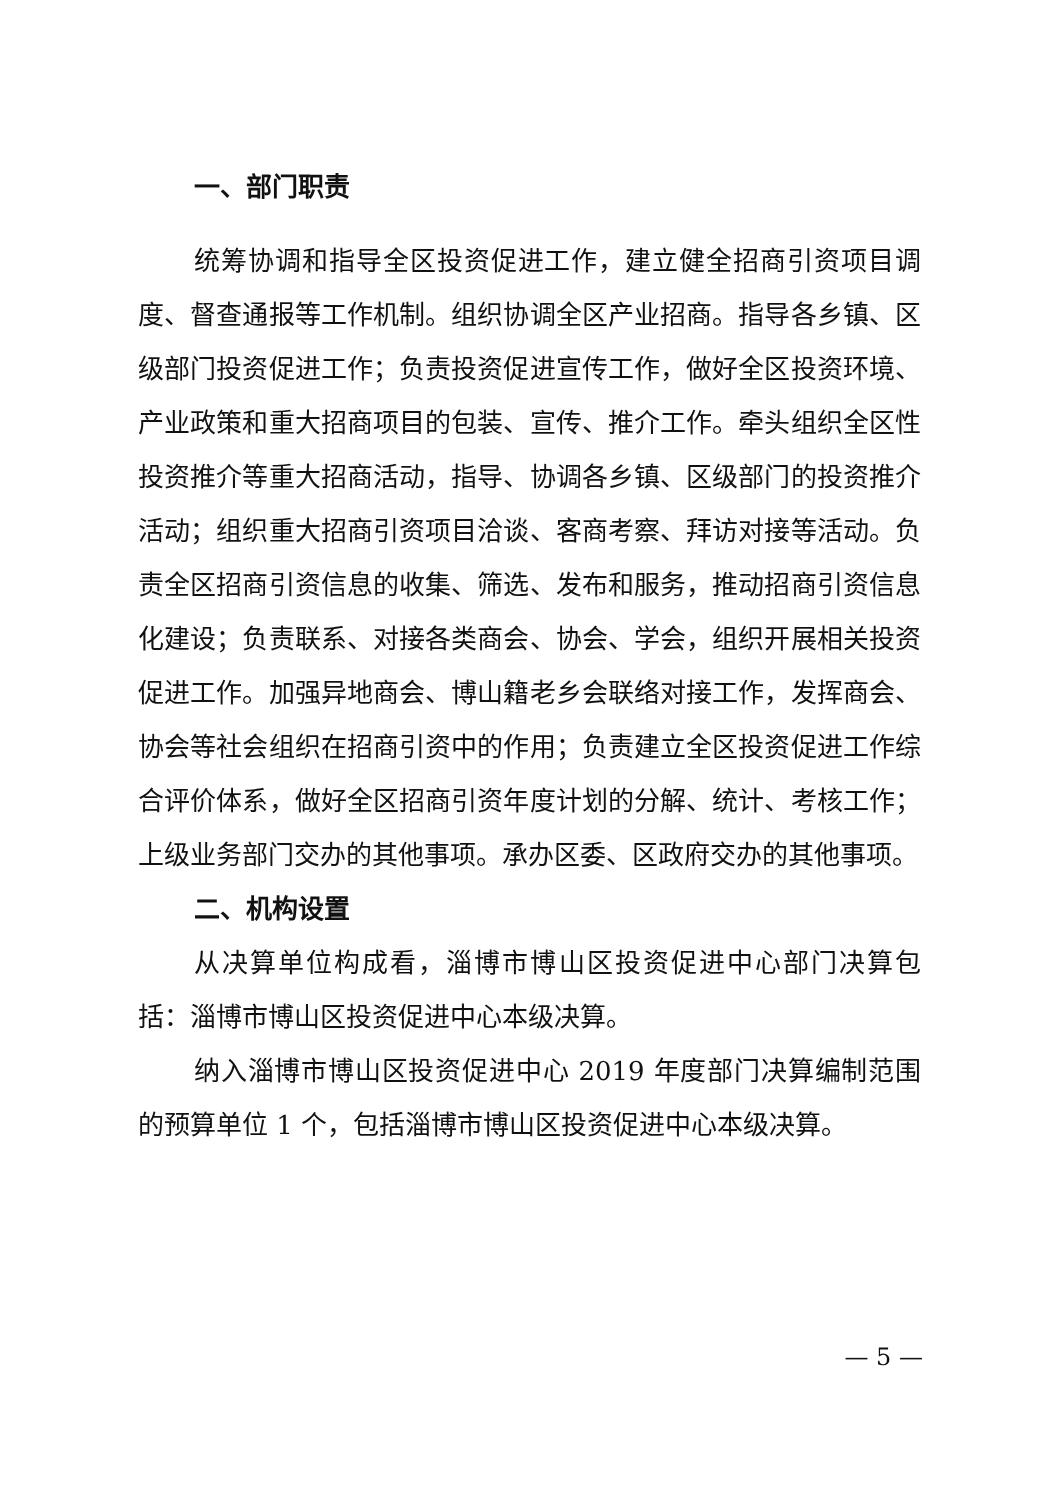一、部门职责
统筹协调和指导全区投资促进工作，建立健全招商引资项目调度、督查通报等工作机制。组织协调全区产业招商。指导各乡镇、区级部门投资促进工作；负责投资促进宣传工作，做好全区投资环境、产业政策和重大招商项目的包装、宣传、推介工作。牵头组织全区性投资推介等重大招商活动，指导、协调各乡镇、区级部门的投资推介活动；组织重大招商引资项目洽谈、客商考察、拜访对接等活动。负责全区招商引资信息的收集、筛选、发布和服务，推动招商引资信息化建设；负责联系、对接各类商会、协会、学会，组织开展相关投资促进工作。加强异地商会、博山籍老乡会联络对接工作，发挥商会、协会等社会组织在招商引资中的作用；负责建立全区投资促进工作综合评价体系，做好全区招商引资年度计划的分解、统计、考核工作；上级业务部门交办的其他事项。承办区委、区政府交办的其他事项。
二、机构设置
从决算单位构成看，淄博市博山区投资促进中心部门决算包括：淄博市博山区投资促进中心本级决算。
纳入淄博市博山区投资促进中心 2019 年度部门决算编制范围的预算单位 1 个，包括淄博市博山区投资促进中心本级决算。
— 5 —